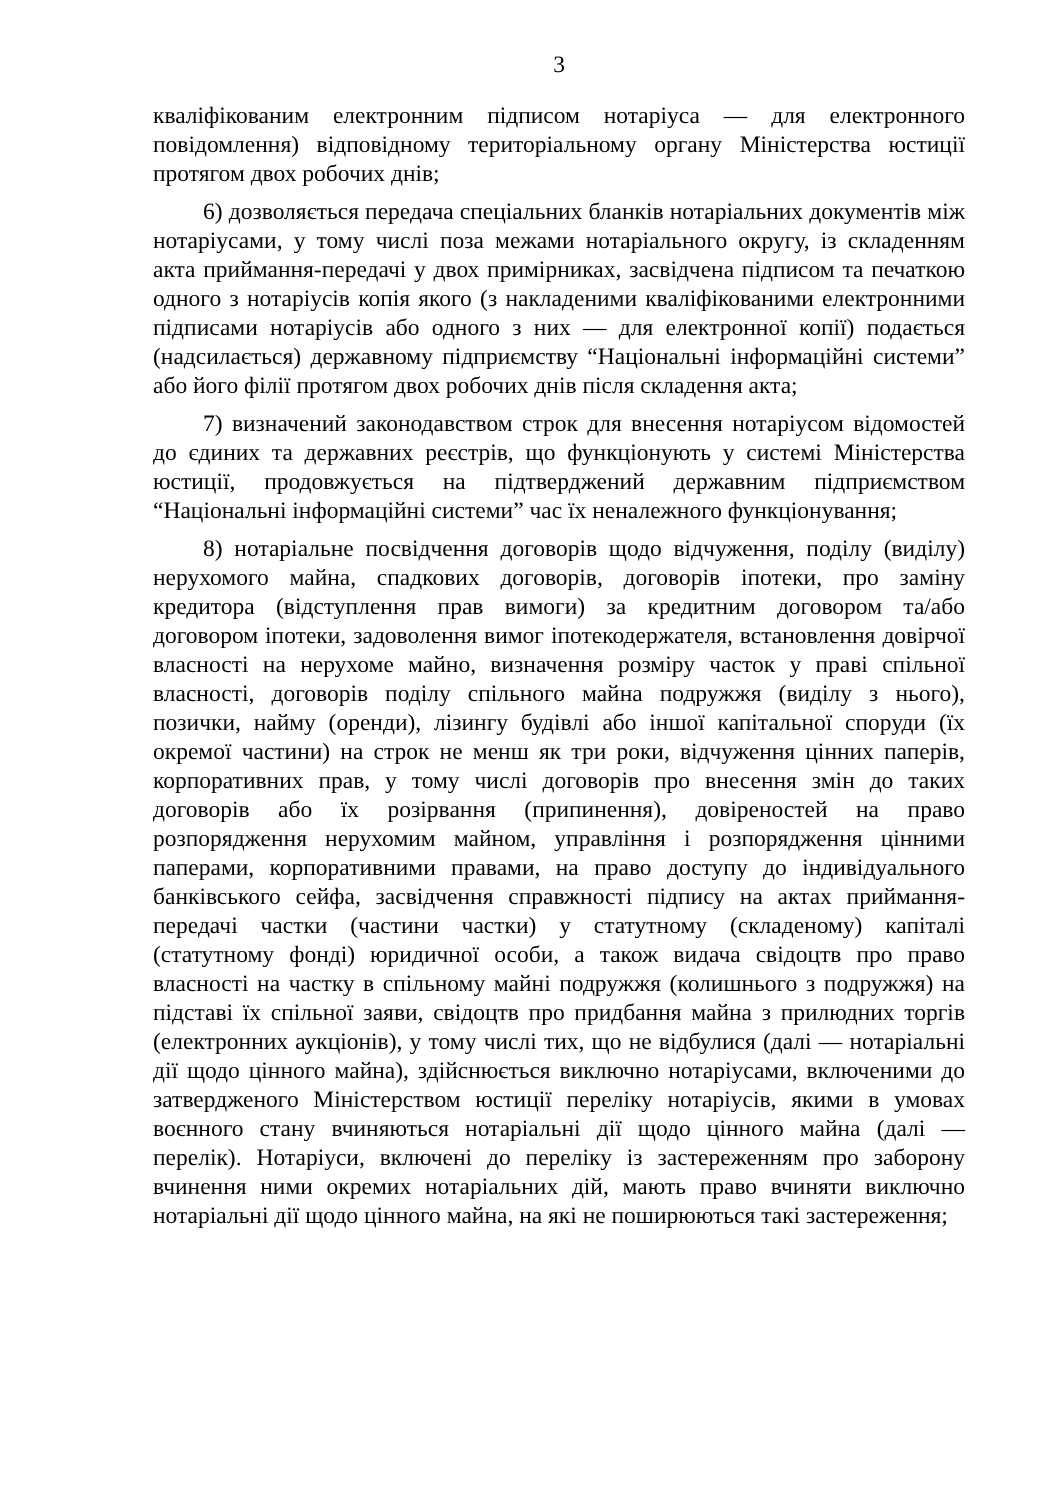3
кваліфікованим електронним підписом нотаріуса — для електронного повідомлення) відповідному територіальному органу Міністерства юстиції протягом двох робочих днів;
6) дозволяється передача спеціальних бланків нотаріальних документів між нотаріусами, у тому числі поза межами нотаріального округу, із складенням акта приймання-передачі у двох примірниках, засвідчена підписом та печаткою одного з нотаріусів копія якого (з накладеними кваліфікованими електронними підписами нотаріусів або одного з них — для електронної копії) подається (надсилається) державному підприємству “Національні інформаційні системи” або його філії протягом двох робочих днів після складення акта;
7) визначений законодавством строк для внесення нотаріусом відомостей до єдиних та державних реєстрів, що функціонують у системі Міністерства юстиції, продовжується на підтверджений державним підприємством “Національні інформаційні системи” час їх неналежного функціонування;
8) нотаріальне посвідчення договорів щодо відчуження, поділу (виділу) нерухомого майна, спадкових договорів, договорів іпотеки, про заміну кредитора (відступлення прав вимоги) за кредитним договором та/або договором іпотеки, задоволення вимог іпотекодержателя, встановлення довірчої власності на нерухоме майно, визначення розміру часток у праві спільної власності, договорів поділу спільного майна подружжя (виділу з нього), позички, найму (оренди), лізингу будівлі або іншої капітальної споруди (їх окремої частини) на строк не менш як три роки, відчуження цінних паперів, корпоративних прав, у тому числі договорів про внесення змін до таких договорів або їх розірвання (припинення), довіреностей на право розпорядження нерухомим майном, управління і розпорядження цінними паперами, корпоративними правами, на право доступу до індивідуального банківського сейфа, засвідчення справжності підпису на актах приймання-передачі частки (частини частки) у статутному (складеному) капіталі (статутному фонді) юридичної особи, а також видача свідоцтв про право власності на частку в спільному майні подружжя (колишнього з подружжя) на підставі їх спільної заяви, свідоцтв про придбання майна з прилюдних торгів (електронних аукціонів), у тому числі тих, що не відбулися (далі — нотаріальні дії щодо цінного майна), здійснюється виключно нотаріусами, включеними до затвердженого Міністерством юстиції переліку нотаріусів, якими в умовах воєнного стану вчиняються нотаріальні дії щодо цінного майна (далі — перелік). Нотаріуси, включені до переліку із застереженням про заборону вчинення ними окремих нотаріальних дій, мають право вчиняти виключно нотаріальні дії щодо цінного майна, на які не поширюються такі застереження;